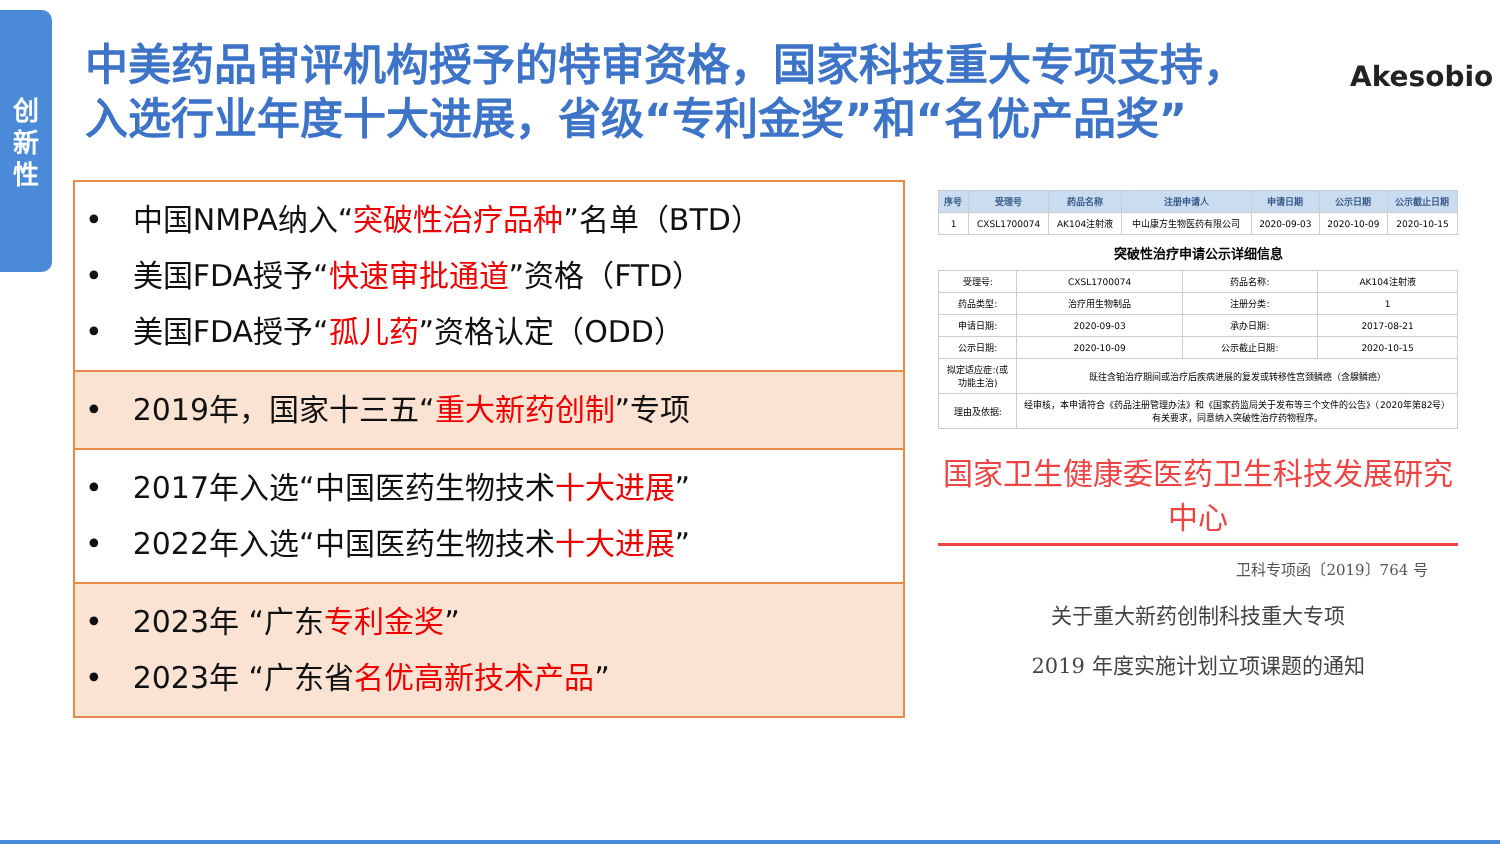创
新
性
中美药品审评机构授予的特审资格，国家科技重大专项支持，
入选行业年度十大进展，省级“专利金奖”和“名优产品奖”
Akesobio
•　中国NMPA纳入“突破性治疗品种”名单（BTD）
•　美国FDA授予“快速审批通道”资格（FTD）
•　美国FDA授予“孤儿药”资格认定（ODD）
•　2019年，国家十三五“重大新药创制”专项
•　2017年入选“中国医药生物技术十大进展”
•　2022年入选“中国医药生物技术十大进展”
•　2023年 “广东专利金奖”
•　2023年 “广东省名优高新技术产品”
| 序号 | 受理号 | 药品名称 | 注册申请人 | 申请日期 | 公示日期 | 公示截止日期 |
| --- | --- | --- | --- | --- | --- | --- |
| 1 | CXSL1700074 | AK104注射液 | 中山康方生物医药有限公司 | 2020-09-03 | 2020-10-09 | 2020-10-15 |
突破性治疗申请公示详细信息
| 受理号: | CXSL1700074 | 药品名称: | AK104注射液 |
| 药品类型: | 治疗用生物制品 | 注册分类: | 1 |
| 申请日期: | 2020-09-03 | 承办日期: | 2017-08-21 |
| 公示日期: | 2020-10-09 | 公示截止日期: | 2020-10-15 |
| 拟定适应症:(或功能主治) | 既往含铂治疗期间或治疗后疾病进展的复发或转移性宫颈鳞癌（含腺鳞癌） | | |
| 理由及依据: | 经审核，本申请符合《药品注册管理办法》和《国家药监局关于发布等三个文件的公告》（2020年第82号）有关要求，同意纳入突破性治疗药物程序。 | | |
国家卫生健康委医药卫生科技发展研究中心
卫科专项函〔2019〕764 号
关于重大新药创制科技重大专项
2019 年度实施计划立项课题的通知